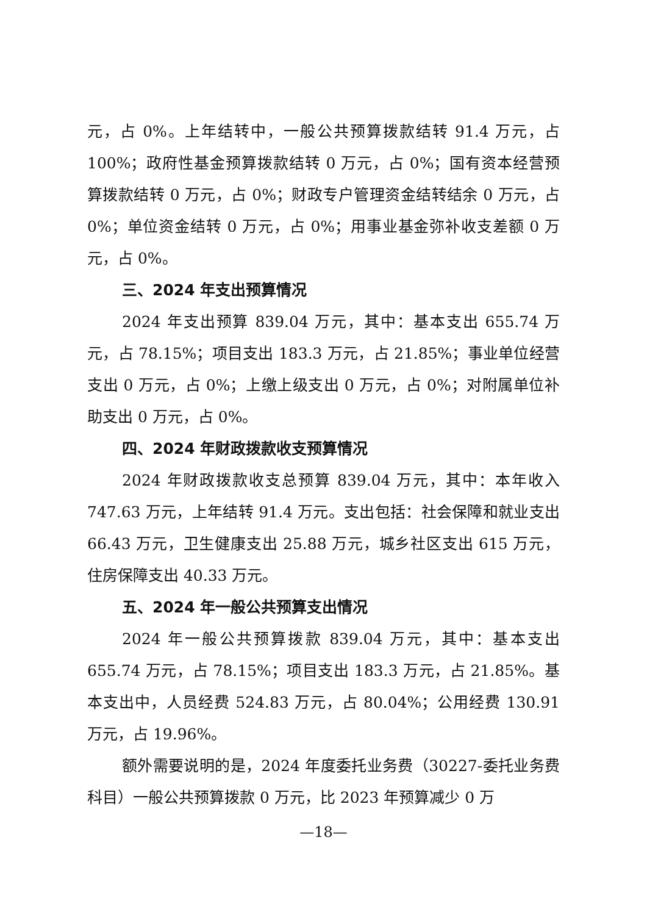元，占 0%。上年结转中，一般公共预算拨款结转 91.4 万元，占 100%；政府性基金预算拨款结转 0 万元，占 0%；国有资本经营预算拨款结转 0 万元，占 0%；财政专户管理资金结转结余 0 万元，占 0%；单位资金结转 0 万元，占 0%；用事业基金弥补收支差额 0 万元，占 0%。
三、2024 年支出预算情况
2024 年支出预算 839.04 万元，其中：基本支出 655.74 万元，占 78.15%；项目支出 183.3 万元，占 21.85%；事业单位经营支出 0 万元，占 0%；上缴上级支出 0 万元，占 0%；对附属单位补助支出 0 万元，占 0%。
四、2024 年财政拨款收支预算情况
2024 年财政拨款收支总预算 839.04 万元，其中：本年收入 747.63 万元，上年结转 91.4 万元。支出包括：社会保障和就业支出 66.43 万元，卫生健康支出 25.88 万元，城乡社区支出 615 万元，住房保障支出 40.33 万元。
五、2024 年一般公共预算支出情况
2024 年一般公共预算拨款 839.04 万元，其中：基本支出 655.74 万元，占 78.15%；项目支出 183.3 万元，占 21.85%。基本支出中，人员经费 524.83 万元，占 80.04%；公用经费 130.91 万元，占 19.96%。
额外需要说明的是，2024 年度委托业务费（30227-委托业务费科目）一般公共预算拨款 0 万元，比 2023 年预算减少 0 万
—18—